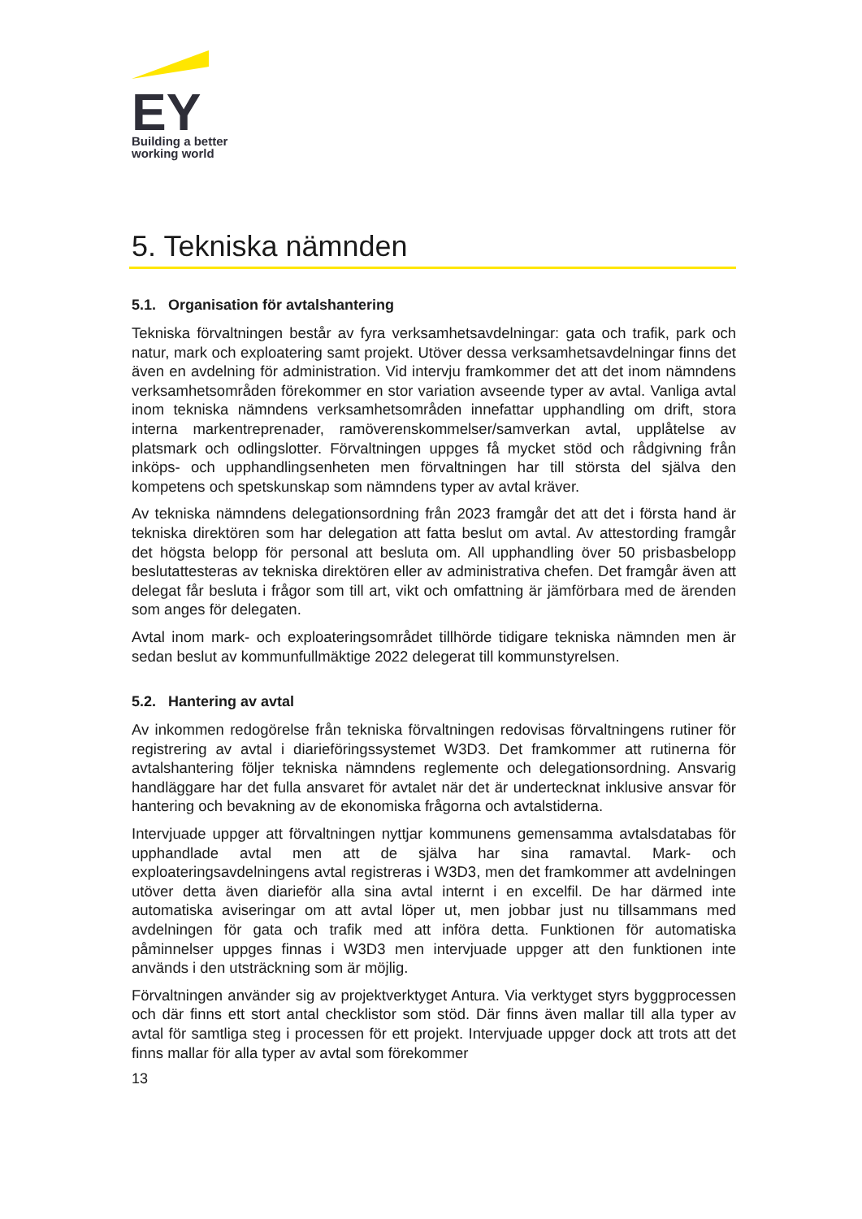EY
Building a better
working world
5. Tekniska nämnden
5.1. Organisation för avtalshantering
Tekniska förvaltningen består av fyra verksamhetsavdelningar: gata och trafik, park och natur, mark och exploatering samt projekt. Utöver dessa verksamhetsavdelningar finns det även en avdelning för administration. Vid intervju framkommer det att det inom nämndens verksamhetsområden förekommer en stor variation avseende typer av avtal. Vanliga avtal inom tekniska nämndens verksamhetsområden innefattar upphandling om drift, stora interna markentreprenader, ramöverenskommelser/samverkan avtal, upplåtelse av platsmark och odlingslotter. Förvaltningen uppges få mycket stöd och rådgivning från inköps- och upphandlingsenheten men förvaltningen har till största del själva den kompetens och spetskunskap som nämndens typer av avtal kräver.
Av tekniska nämndens delegationsordning från 2023 framgår det att det i första hand är tekniska direktören som har delegation att fatta beslut om avtal. Av attestording framgår det högsta belopp för personal att besluta om. All upphandling över 50 prisbasbelopp beslutattesteras av tekniska direktören eller av administrativa chefen. Det framgår även att delegat får besluta i frågor som till art, vikt och omfattning är jämförbara med de ärenden som anges för delegaten.
Avtal inom mark- och exploateringsområdet tillhörde tidigare tekniska nämnden men är sedan beslut av kommunfullmäktige 2022 delegerat till kommunstyrelsen.
5.2. Hantering av avtal
Av inkommen redogörelse från tekniska förvaltningen redovisas förvaltningens rutiner för registrering av avtal i diarieföringssystemet W3D3. Det framkommer att rutinerna för avtalshantering följer tekniska nämndens reglemente och delegationsordning. Ansvarig handläggare har det fulla ansvaret för avtalet när det är undertecknat inklusive ansvar för hantering och bevakning av de ekonomiska frågorna och avtalstiderna.
Intervjuade uppger att förvaltningen nyttjar kommunens gemensamma avtalsdatabas för upphandlade avtal men att de själva har sina ramavtal. Mark- och exploateringsavdelningens avtal registreras i W3D3, men det framkommer att avdelningen utöver detta även diarieför alla sina avtal internt i en excelfil. De har därmed inte automatiska aviseringar om att avtal löper ut, men jobbar just nu tillsammans med avdelningen för gata och trafik med att införa detta. Funktionen för automatiska påminnelser uppges finnas i W3D3 men intervjuade uppger att den funktionen inte används i den utsträckning som är möjlig.
Förvaltningen använder sig av projektverktyget Antura. Via verktyget styrs byggprocessen och där finns ett stort antal checklistor som stöd. Där finns även mallar till alla typer av avtal för samtliga steg i processen för ett projekt. Intervjuade uppger dock att trots att det finns mallar för alla typer av avtal som förekommer
13